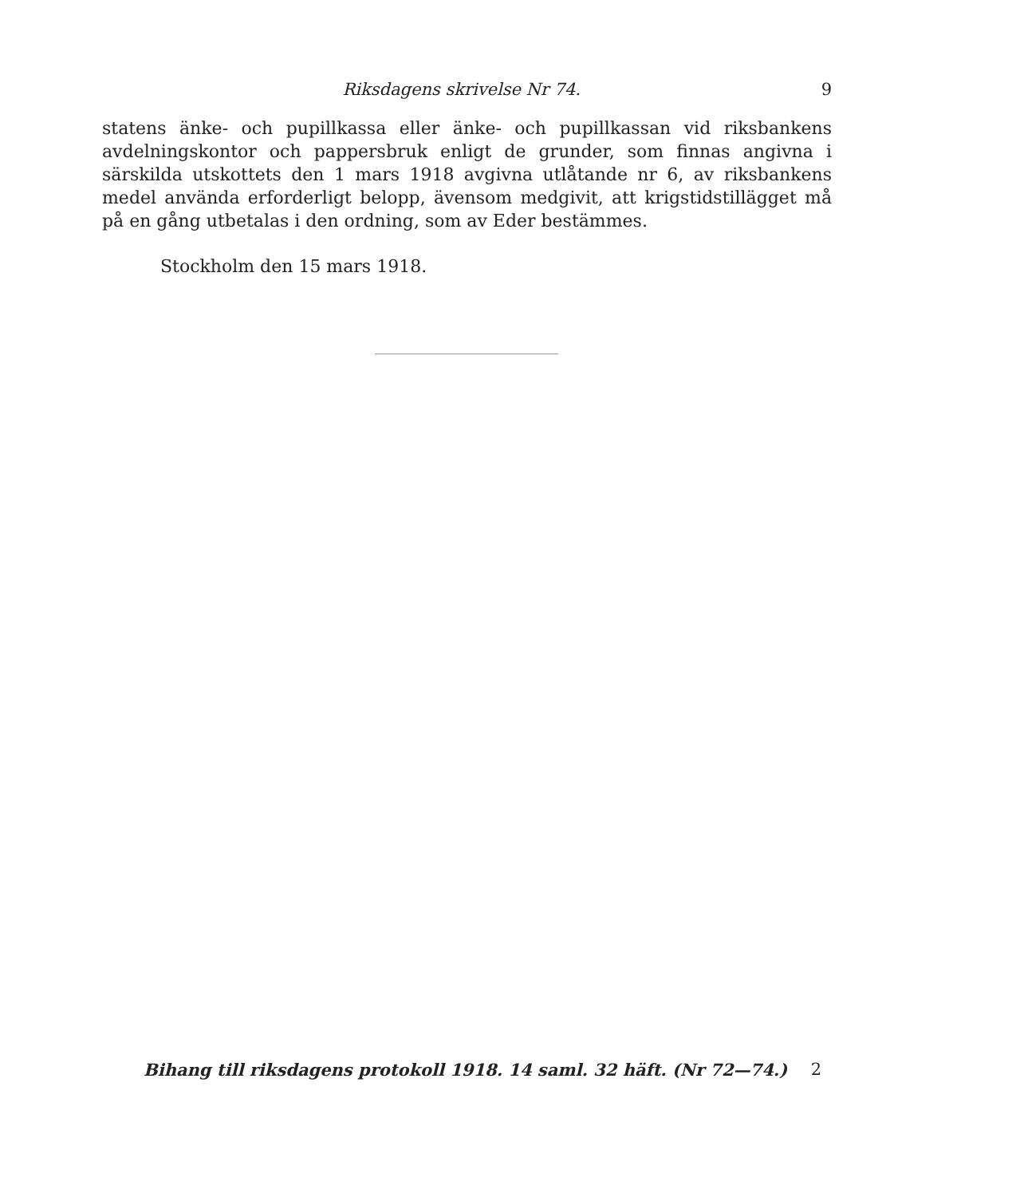Riksdagens skrivelse Nr 74. 9
statens änke- och pupillkassa eller änke- och pupillkassan vid riksbankens avdelningskontor och pappersbruk enligt de grunder, som finnas angivna i särskilda utskottets den 1 mars 1918 avgivna utlåtande nr 6, av riksbankens medel använda erforderligt belopp, ävensom medgivit, att krigstidstillägget må på en gång utbetalas i den ordning, som av Eder bestämmes.
Stockholm den 15 mars 1918.
Bihang till riksdagens protokoll 1918. 14 saml. 32 häft. (Nr 72—74.) 2